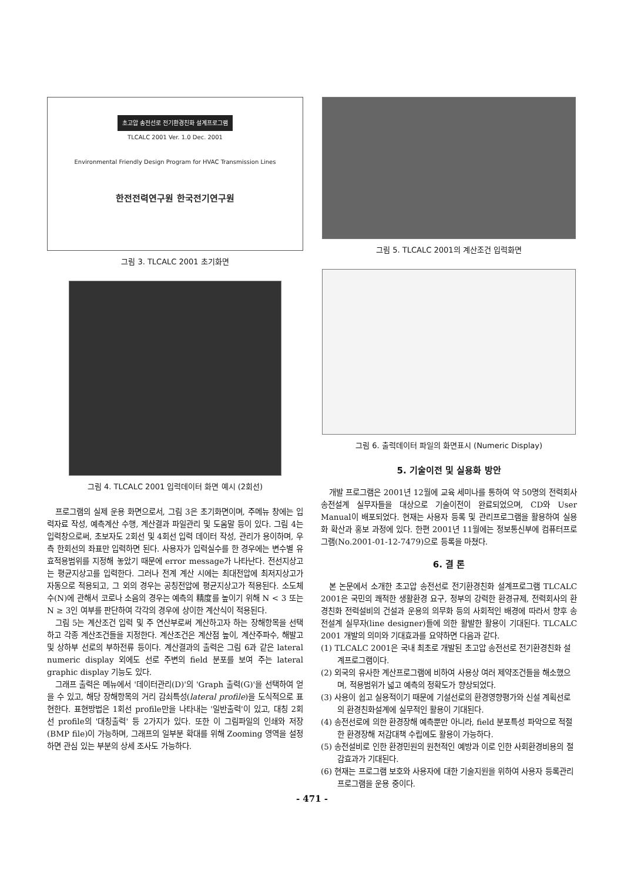초고압 송전선로 전기환경친화 설계프로그램
TLCALC 2001 Ver. 1.0 Dec. 2001
Environmental Friendly Design Program for HVAC Transmission Lines
한전전력연구원 한국전기연구원
그림 3. TLCALC 2001 초기화면
그림 4. TLCALC 2001 입력데이터 화면 예시 (2회선)
프로그램의 실제 운용 화면으로서, 그림 3은 초기화면이며, 주메뉴 창에는 입력자료 작성, 예측계산 수행, 계산결과 파일관리 및 도움말 등이 있다. 그림 4는 입력창으로써, 초보자도 2회선 및 4회선 입력 데이터 작성, 관리가 용이하며, 우측 한회선의 좌표만 입력하면 된다. 사용자가 입력실수를 한 경우에는 변수별 유효적용범위를 지정해 놓았기 때문에 error message가 나타난다. 전선지상고는 평균지상고를 입력한다. 그러나 전계 계산 시에는 최대전압에 최저지상고가 자동으로 적용되고, 그 외의 경우는 공칭전압에 평균지상고가 적용된다. 소도체수(N)에 관해서 코로나 소음의 경우는 예측의 精度를 높이기 위해 N < 3 또는 N ≥ 3인 여부를 판단하여 각각의 경우에 상이한 계산식이 적용된다.
그림 5는 계산조건 입력 및 주 연산부로써 계산하고자 하는 장해항목을 선택하고 각종 계산조건들을 지정한다. 계산조건은 계산점 높이, 계산주파수, 해발고 및 상하부 선로의 부하전류 등이다. 계산결과의 출력은 그림 6과 같은 lateral numeric display 외에도 선로 주변의 field 분포를 보여 주는 lateral graphic display 기능도 있다.
그래프 출력은 메뉴에서 '데이터관리(D)'의 'Graph 출력(G)'을 선택하여 얻을 수 있고, 해당 장해항목의 거리 감쇠특성(lateral profile)을 도식적으로 표현한다. 표현방법은 1회선 profile만을 나타내는 '일반출력'이 있고, 대칭 2회선 profile의 '대칭출력' 등 2가지가 있다. 또한 이 그림파일의 인쇄와 저장(BMP file)이 가능하며, 그래프의 일부분 확대를 위해 Zooming 영역을 설정하면 관심 있는 부분의 상세 조사도 가능하다.
그림 5. TLCALC 2001의 계산조건 입력화면
그림 6. 출력데이터 파일의 화면표시 (Numeric Display)
5. 기술이전 및 실용화 방안
개발 프로그램은 2001년 12월에 교육 세미나를 통하여 약 50명의 전력회사 송전설계 실무자들을 대상으로 기술이전이 완료되었으며, CD와 User Manual이 배포되었다. 현재는 사용자 등록 및 관리프로그램을 활용하여 실용화 확산과 홍보 과정에 있다. 한편 2001년 11월에는 정보통신부에 컴퓨터프로그램(No.2001-01-12-7479)으로 등록을 마쳤다.
6. 결 론
본 논문에서 소개한 초고압 송전선로 전기환경친화 설계프로그램 TLCALC 2001은 국민의 쾌적한 생활환경 요구, 정부의 강력한 환경규제, 전력회사의 환경친화 전력설비의 건설과 운용의 의무화 등의 사회적인 배경에 따라서 향후 송전설계 실무자(line designer)들에 의한 활발한 활용이 기대된다. TLCALC 2001 개발의 의미와 기대효과를 요약하면 다음과 같다.
(1) TLCALC 2001은 국내 최초로 개발된 초고압 송전선로 전기환경친화 설계프로그램이다.
(2) 외국의 유사한 계산프로그램에 비하여 사용상 여러 제약조건들을 해소했으며, 적용범위가 넓고 예측의 정확도가 향상되었다.
(3) 사용이 쉽고 실용적이기 때문에 기설선로의 환경영향평가와 신설 계획선로의 환경친화설계에 실무적인 활용이 기대된다.
(4) 송전선로에 의한 환경장해 예측뿐만 아니라, field 분포특성 파악으로 적절한 환경장해 저감대책 수립에도 활용이 가능하다.
(5) 송전설비로 인한 환경민원의 원천적인 예방과 이로 인한 사회환경비용의 절감효과가 기대된다.
(6) 현재는 프로그램 보호와 사용자에 대한 기술지원을 위하여 사용자 등록관리 프로그램을 운용 중이다.
- 471 -